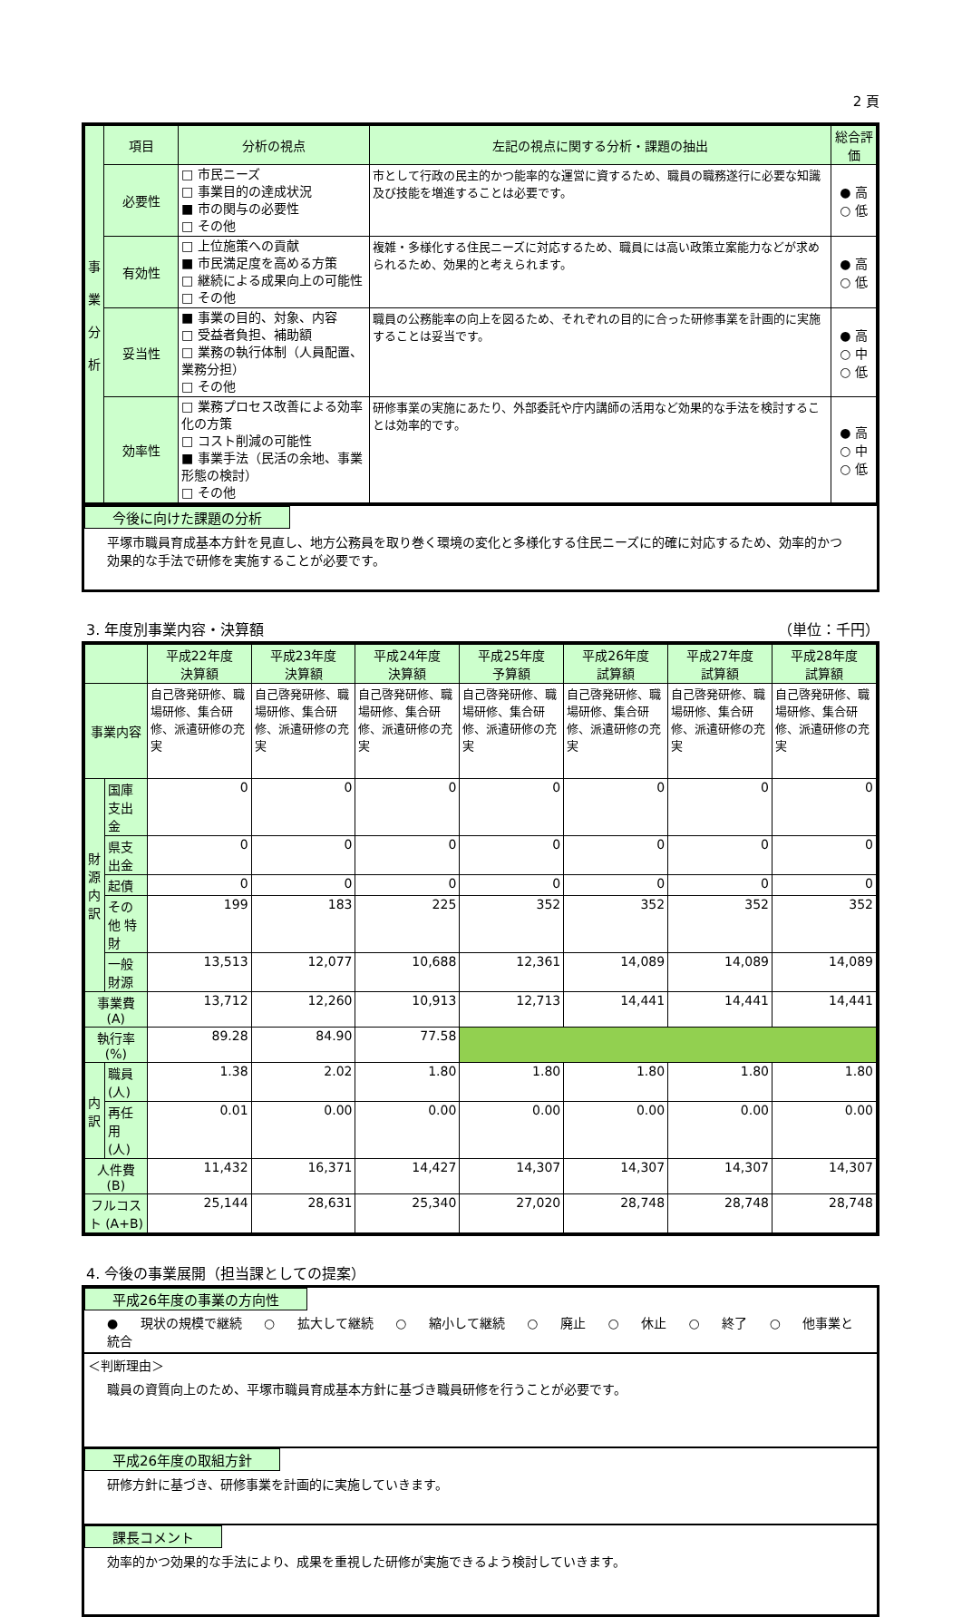2 頁
| 事 業 分 析 | 項目 | 分析の視点 | 左記の視点に関する分析・課題の抽出 | 総合評価 |
| --- | --- | --- | --- | --- |
| | 必要性 | □ 市民ニーズ □ 事業目的の達成状況 ■ 市の関与の必要性 □ その他 | 市として行政の民主的かつ能率的な運営に資するため、職員の職務遂行に必要な知識及び技能を増進することは必要です。 | ● 高 ○ 低 |
| | 有効性 | □ 上位施策への貢献 ■ 市民満足度を高める方策 □ 継続による成果向上の可能性 □ その他 | 複雑・多様化する住民ニーズに対応するため、職員には高い政策立案能力などが求められるため、効果的と考えられます。 | ● 高 ○ 低 |
| | 妥当性 | ■ 事業の目的、対象、内容 □ 受益者負担、補助額 □ 業務の執行体制（人員配置、業務分担） □ その他 | 職員の公務能率の向上を図るため、それぞれの目的に合った研修事業を計画的に実施することは妥当です。 | ● 高 ○ 中 ○ 低 |
| | 効率性 | □ 業務プロセス改善による効率化の方策 □ コスト削減の可能性 ■ 事業手法（民活の余地、事業形態の検討） □ その他 | 研修事業の実施にあたり、外部委託や庁内講師の活用など効果的な手法を検討することは効率的です。 | ● 高 ○ 中 ○ 低 |
今後に向けた課題の分析
平塚市職員育成基本方針を見直し、地方公務員を取り巻く環境の変化と多様化する住民ニーズに的確に対応するため、効率的かつ効果的な手法で研修を実施することが必要です。
3. 年度別事業内容・決算額 （単位：千円）
| | | 平成22年度 決算額 | 平成23年度 決算額 | 平成24年度 決算額 | 平成25年度 予算額 | 平成26年度 試算額 | 平成27年度 試算額 | 平成28年度 試算額 |
| --- | --- | --- | --- | --- | --- | --- | --- | --- |
| 事業内容 | | 自己啓発研修、職場研修、集合研修、派遣研修の充実 | 自己啓発研修、職場研修、集合研修、派遣研修の充実 | 自己啓発研修、職場研修、集合研修、派遣研修の充実 | 自己啓発研修、職場研修、集合研修、派遣研修の充実 | 自己啓発研修、職場研修、集合研修、派遣研修の充実 | 自己啓発研修、職場研修、集合研修、派遣研修の充実 | 自己啓発研修、職場研修、集合研修、派遣研修の充実 |
| 財 源 内 訳 | 国庫支出金 | 0 | 0 | 0 | 0 | 0 | 0 | 0 |
| | 県支出金 | 0 | 0 | 0 | 0 | 0 | 0 | 0 |
| | 起債 | 0 | 0 | 0 | 0 | 0 | 0 | 0 |
| | その他 特財 | 199 | 183 | 225 | 352 | 352 | 352 | 352 |
| | 一般財源 | 13,513 | 12,077 | 10,688 | 12,361 | 14,089 | 14,089 | 14,089 |
| 事業費 (A) | | 13,712 | 12,260 | 10,913 | 12,713 | 14,441 | 14,441 | 14,441 |
| 執行率 (%) | | 89.28 | 84.90 | 77.58 | | | | |
| 内 訳 | 職員 (人) | 1.38 | 2.02 | 1.80 | 1.80 | 1.80 | 1.80 | 1.80 |
| | 再任用 (人) | 0.01 | 0.00 | 0.00 | 0.00 | 0.00 | 0.00 | 0.00 |
| 人件費 (B) | | 11,432 | 16,371 | 14,427 | 14,307 | 14,307 | 14,307 | 14,307 |
| フルコスト (A+B) | | 25,144 | 28,631 | 25,340 | 27,020 | 28,748 | 28,748 | 28,748 |
4. 今後の事業展開（担当課としての提案）
平成26年度の事業の方向性
● 現状の規模で継続 ○ 拡大して継続 ○ 縮小して継続 ○ 廃止 ○ 休止 ○ 終了 ○ 他事業と統合
＜判断理由＞
職員の資質向上のため、平塚市職員育成基本方針に基づき職員研修を行うことが必要です。
平成26年度の取組方針
研修方針に基づき、研修事業を計画的に実施していきます。
課長コメント
効率的かつ効果的な手法により、成果を重視した研修が実施できるよう検討していきます。